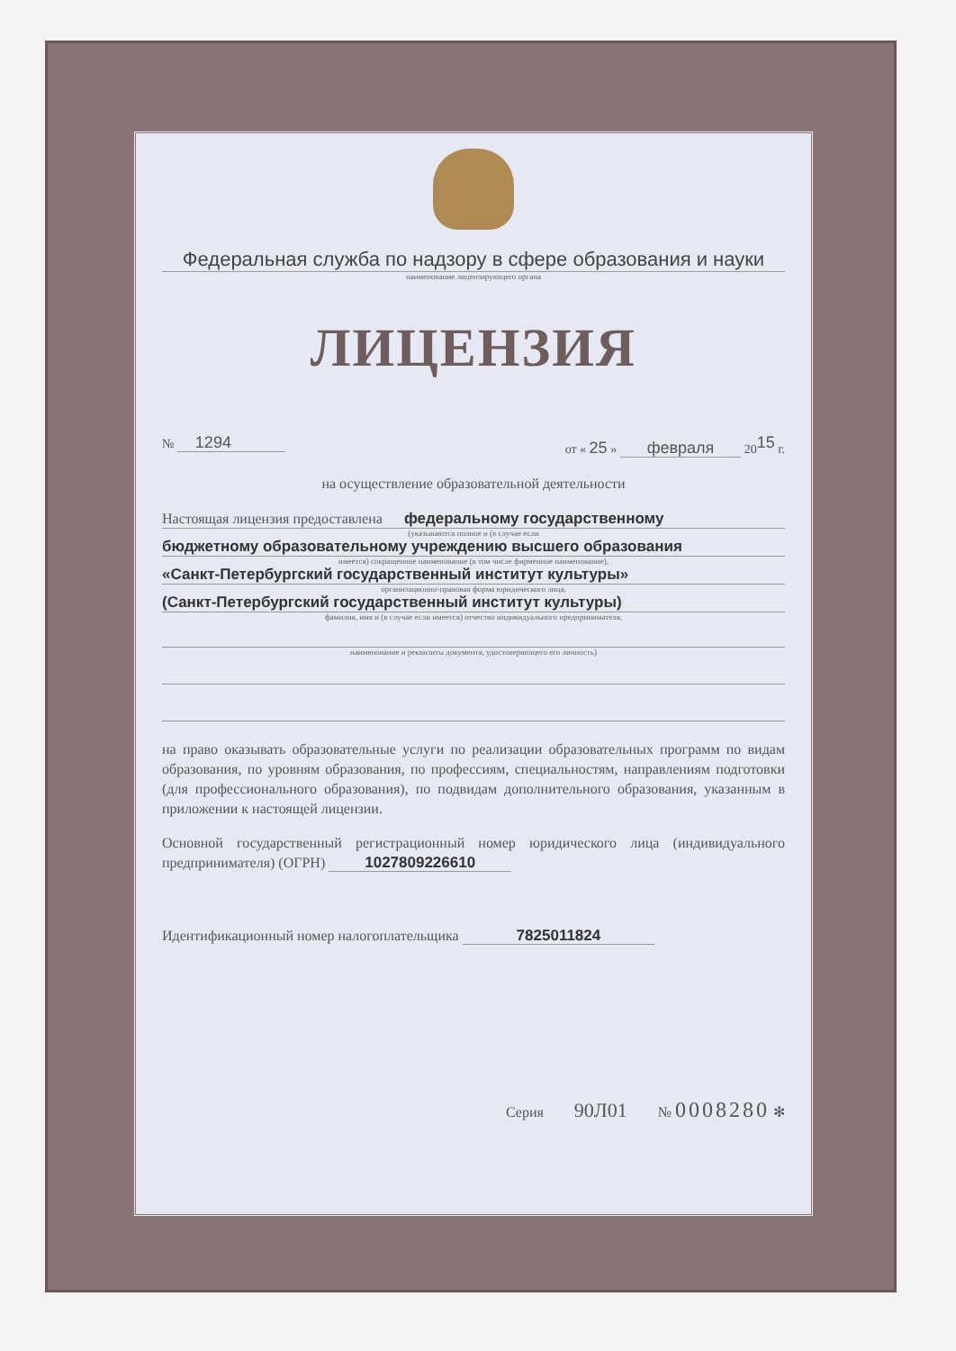Федеральная служба по надзору в сфере образования и науки
наименование лицензирующего органа
ЛИЦЕНЗИЯ
№ 1294 от « 25 » февраля 20<sup>15</sup> г.
на осуществление образовательной деятельности
Настоящая лицензия предоставлена федеральному государственному
(указываются полное и (в случае если
бюджетному образовательному учреждению высшего образования
имеется) сокращенное наименование (в том числе фирменное наименование),
«Санкт-Петербургский государственный институт культуры»
организационно-правовая форма юридического лица,
(Санкт-Петербургский государственный институт культуры)
фамилия, имя и (в случае если имеется) отчество индивидуального предпринимателя,
наименование и реквизиты документа, удостоверяющего его личность)
на право оказывать образовательные услуги по реализации образовательных программ по видам образования, по уровням образования, по профессиям, специальностям, направлениям подготовки (для профессионального образования), по подвидам дополнительного образования, указанным в приложении к настоящей лицензии.
Основной государственный регистрационный номер юридического лица (индивидуального предпринимателя) (ОГРН) 1027809226610
Идентификационный номер налогоплательщика 7825011824
Серия 90Л01 № 0008280 ✻